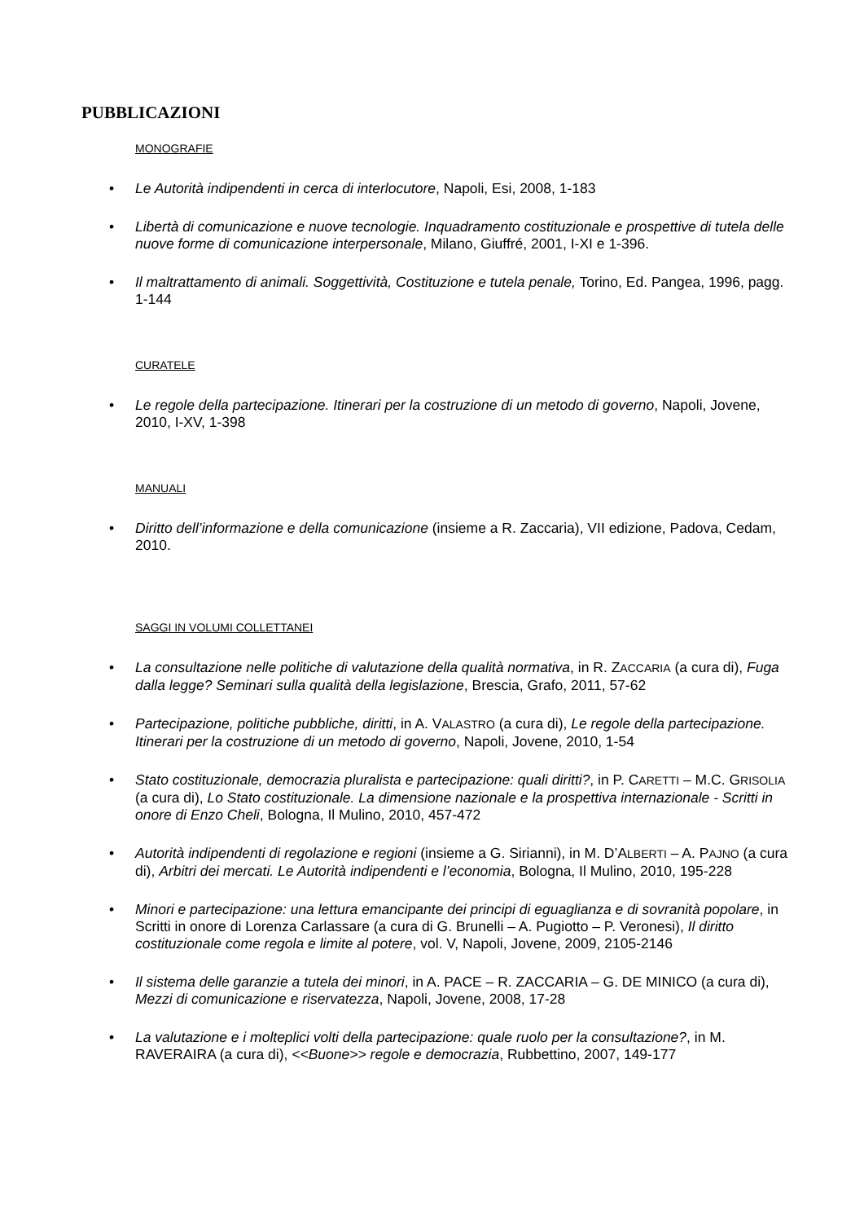PUBBLICAZIONI
MONOGRAFIE
Le Autorità indipendenti in cerca di interlocutore, Napoli, Esi, 2008, 1-183
Libertà di comunicazione e nuove tecnologie. Inquadramento costituzionale e prospettive di tutela delle nuove forme di comunicazione interpersonale, Milano, Giuffré, 2001, I-XI e 1-396.
Il maltrattamento di animali. Soggettività, Costituzione e tutela penale, Torino, Ed. Pangea, 1996, pagg. 1-144
CURATELE
Le regole della partecipazione. Itinerari per la costruzione di un metodo di governo, Napoli, Jovene, 2010, I-XV, 1-398
MANUALI
Diritto dell’informazione e della comunicazione (insieme a R. Zaccaria), VII edizione, Padova, Cedam, 2010.
SAGGI IN VOLUMI COLLETTANEI
La consultazione nelle politiche di valutazione della qualità normativa, in R. ZACCARIA (a cura di), Fuga dalla legge? Seminari sulla qualità della legislazione, Brescia, Grafo, 2011, 57-62
Partecipazione, politiche pubbliche, diritti, in A. VALASTRO (a cura di), Le regole della partecipazione. Itinerari per la costruzione di un metodo di governo, Napoli, Jovene, 2010, 1-54
Stato costituzionale, democrazia pluralista e partecipazione: quali diritti?, in P. CARETTI – M.C. GRISOLIA (a cura di), Lo Stato costituzionale. La dimensione nazionale e la prospettiva internazionale - Scritti in onore di Enzo Cheli, Bologna, Il Mulino, 2010, 457-472
Autorità indipendenti di regolazione e regioni (insieme a G. Sirianni), in M. D’ALBERTI – A. PAJNO (a cura di), Arbitri dei mercati. Le Autorità indipendenti e l’economia, Bologna, Il Mulino, 2010, 195-228
Minori e partecipazione: una lettura emancipante dei principi di eguaglianza e di sovranità popolare, in Scritti in onore di Lorenza Carlassare (a cura di G. Brunelli – A. Pugiotto – P. Veronesi), Il diritto costituzionale come regola e limite al potere, vol. V, Napoli, Jovene, 2009, 2105-2146
Il sistema delle garanzie a tutela dei minori, in A. PACE – R. ZACCARIA – G. DE MINICO (a cura di), Mezzi di comunicazione e riservatezza, Napoli, Jovene, 2008, 17-28
La valutazione e i molteplici volti della partecipazione: quale ruolo per la consultazione?, in M. RAVERAIRA (a cura di), <<Buone>> regole e democrazia, Rubbettino, 2007, 149-177